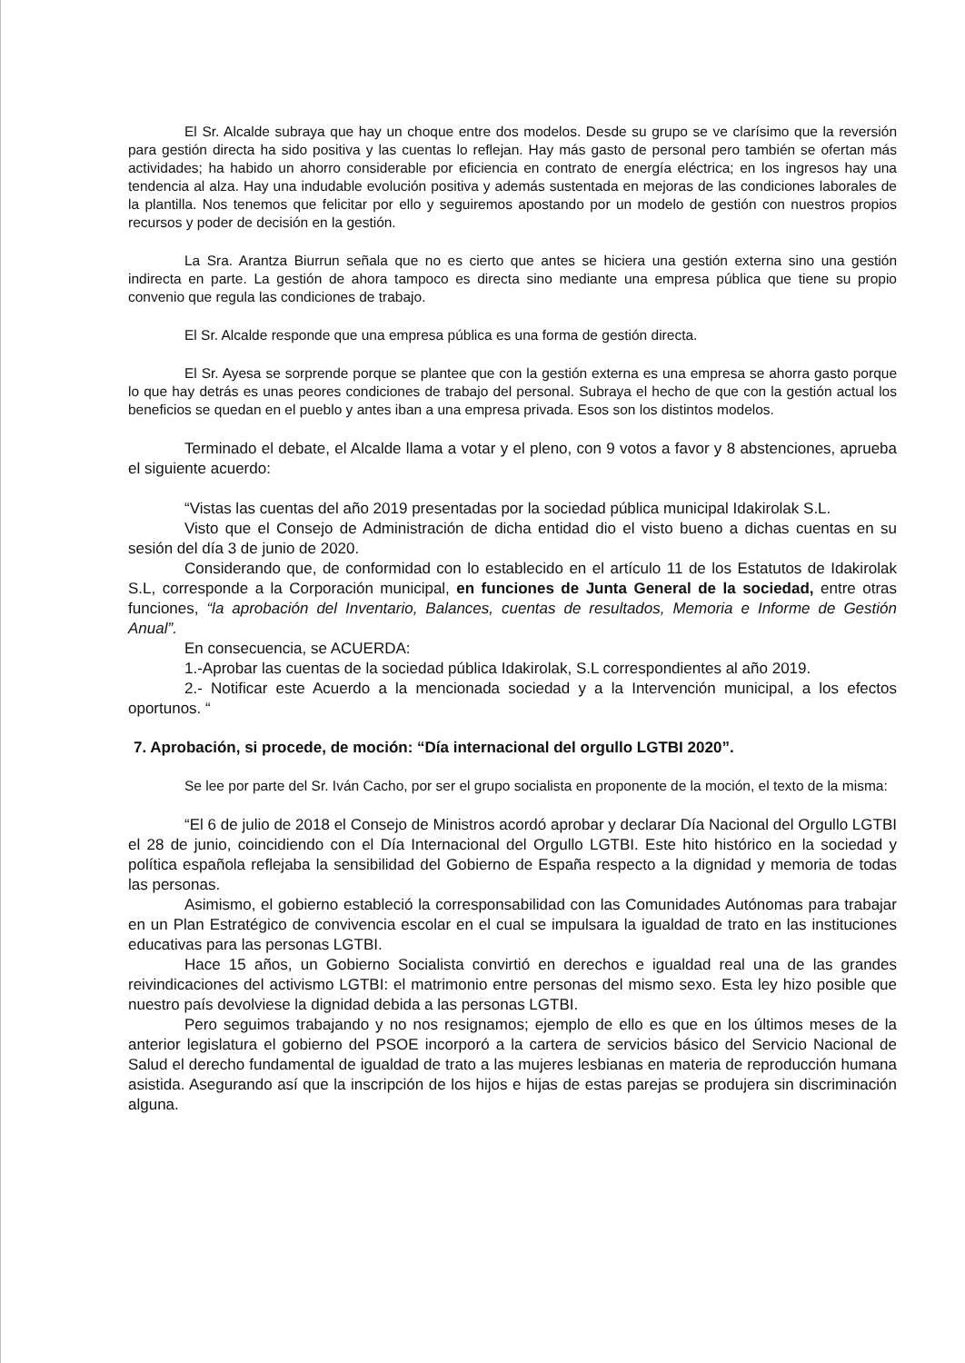El Sr. Alcalde subraya que hay un choque entre dos modelos. Desde su grupo se ve clarísimo que la reversión para gestión directa ha sido positiva y las cuentas lo reflejan. Hay más gasto de personal pero también se ofertan más actividades; ha habido un ahorro considerable por eficiencia en contrato de energía eléctrica; en los ingresos hay una tendencia al alza. Hay una indudable evolución positiva y además sustentada en mejoras de las condiciones laborales de la plantilla. Nos tenemos que felicitar por ello y seguiremos apostando por un modelo de gestión con nuestros propios recursos y poder de decisión en la gestión.
La Sra. Arantza Biurrun señala que no es cierto que antes se hiciera una gestión externa sino una gestión indirecta en parte. La gestión de ahora tampoco es directa sino mediante una empresa pública que tiene su propio convenio que regula las condiciones de trabajo.
El Sr. Alcalde responde que una empresa pública es una forma de gestión directa.
El Sr. Ayesa se sorprende porque se plantee que con la gestión externa es una empresa se ahorra gasto porque lo que hay detrás es unas peores condiciones de trabajo del personal. Subraya el hecho de que con la gestión actual los beneficios se quedan en el pueblo y antes iban a una empresa privada. Esos son los distintos modelos.
Terminado el debate, el Alcalde llama a votar y el pleno, con 9 votos a favor y 8 abstenciones, aprueba el siguiente acuerdo:
“Vistas las cuentas del año 2019 presentadas por la sociedad pública municipal Idakirolak S.L.
Visto que el Consejo de Administración de dicha entidad dio el visto bueno a dichas cuentas en su sesión del día 3 de junio de 2020.
Considerando que, de conformidad con lo establecido en el artículo 11 de los Estatutos de Idakirolak S.L, corresponde a la Corporación municipal, en funciones de Junta General de la sociedad, entre otras funciones, “la aprobación del Inventario, Balances, cuentas de resultados, Memoria e Informe de Gestión Anual”.
En consecuencia, se ACUERDA:
1.-Aprobar las cuentas de la sociedad pública Idakirolak, S.L correspondientes al año 2019.
2.- Notificar este Acuerdo a la mencionada sociedad y a la Intervención municipal, a los efectos oportunos. “
7. Aprobación, si procede, de moción: “Día internacional del orgullo LGTBI 2020”.
Se lee por parte del Sr. Iván Cacho, por ser el grupo socialista en proponente de la moción, el texto de la misma:
“El 6 de julio de 2018 el Consejo de Ministros acordó aprobar y declarar Día Nacional del Orgullo LGTBI el 28 de junio, coincidiendo con el Día Internacional del Orgullo LGTBI. Este hito histórico en la sociedad y política española reflejaba la sensibilidad del Gobierno de España respecto a la dignidad y memoria de todas las personas.
Asimismo, el gobierno estableció la corresponsabilidad con las Comunidades Autónomas para trabajar en un Plan Estratégico de convivencia escolar en el cual se impulsara la igualdad de trato en las instituciones educativas para las personas LGTBI.
Hace 15 años, un Gobierno Socialista convirtió en derechos e igualdad real una de las grandes reivindicaciones del activismo LGTBI: el matrimonio entre personas del mismo sexo. Esta ley hizo posible que nuestro país devolviese la dignidad debida a las personas LGTBI.
Pero seguimos trabajando y no nos resignamos; ejemplo de ello es que en los últimos meses de la anterior legislatura el gobierno del PSOE incorporó a la cartera de servicios básico del Servicio Nacional de Salud el derecho fundamental de igualdad de trato a las mujeres lesbianas en materia de reproducción humana asistida. Asegurando así que la inscripción de los hijos e hijas de estas parejas se produjera sin discriminación alguna.